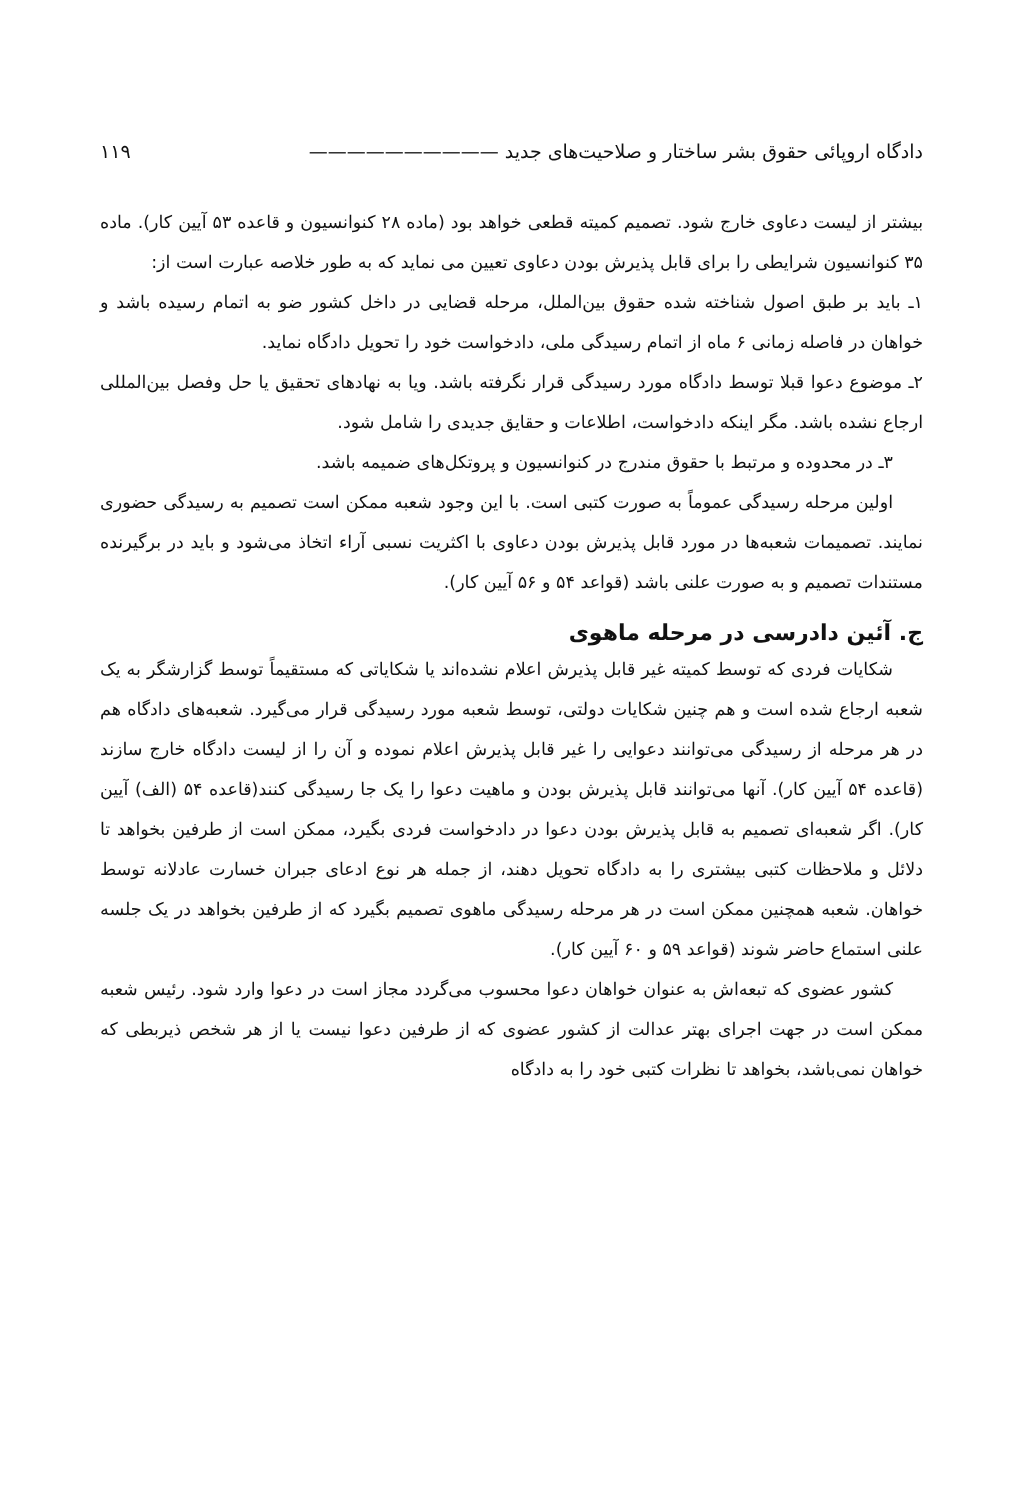دادگاه اروپائی حقوق بشر ساختار و صلاحیت‌های جدید —————————— ۱۱۹
بیشتر از لیست دعاوی خارج شود. تصمیم کمیته قطعی خواهد بود (ماده ۲۸ کنوانسیون و قاعده ۵۳ آیین کار). ماده ۳۵ کنوانسیون شرایطی را برای قابل پذیرش بودن دعاوی تعیین می نماید که به طور خلاصه عبارت است از:
۱ـ باید بر طبق اصول شناخته شده حقوق بین‌الملل، مرحله قضایی در داخل کشور ضو به اتمام رسیده باشد و خواهان در فاصله زمانی ۶ ماه از اتمام رسیدگی ملی، دادخواست خود را تحویل دادگاه نماید.
۲ـ موضوع دعوا قبلا توسط دادگاه مورد رسیدگی قرار نگرفته باشد. ویا به نهادهای تحقیق یا حل وفصل بین‌المللی ارجاع نشده باشد. مگر اینکه دادخواست، اطلاعات و حقایق جدیدی را شامل شود.
۳ـ در محدوده و مرتبط با حقوق مندرج در کنوانسیون و پروتکل‌های ضمیمه باشد.
اولین مرحله رسیدگی عموماً به صورت کتبی است. با این وجود شعبه ممکن است تصمیم به رسیدگی حضوری نمایند. تصمیمات شعبه‌ها در مورد قابل پذیرش بودن دعاوی با اکثریت نسبی آراء اتخاذ می‌شود و باید در برگیرنده مستندات تصمیم و به صورت علنی باشد (قواعد ۵۴ و ۵۶ آیین کار).
ج. آئین دادرسی در مرحله ماهوی
شکایات فردی که توسط کمیته غیر قابل پذیرش اعلام نشده‌اند یا شکایاتی که مستقیماً توسط گزارشگر به یک شعبه ارجاع شده است و هم چنین شکایات دولتی، توسط شعبه مورد رسیدگی قرار می‌گیرد. شعبه‌های دادگاه هم در هر مرحله از رسیدگی می‌توانند دعوایی را غیر قابل پذیرش اعلام نموده و آن را از لیست دادگاه خارج سازند (قاعده ۵۴ آیین کار). آنها می‌توانند قابل پذیرش بودن و ماهیت دعوا را یک جا رسیدگی کنند(قاعده ۵۴ (الف) آیین کار). اگر شعبه‌ای تصمیم به قابل پذیرش بودن دعوا در دادخواست فردی بگیرد، ممکن است از طرفین بخواهد تا دلائل و ملاحظات کتبی بیشتری را به دادگاه تحویل دهند، از جمله هر نوع ادعای جبران خسارت عادلانه توسط خواهان. شعبه همچنین ممکن است در هر مرحله رسیدگی ماهوی تصمیم بگیرد که از طرفین بخواهد در یک جلسه علنی استماع حاضر شوند (قواعد ۵۹ و ۶۰ آیین کار).
کشور عضوی که تبعه‌اش به عنوان خواهان دعوا محسوب می‌گردد مجاز است در دعوا وارد شود. رئیس شعبه ممکن است در جهت اجرای بهتر عدالت از کشور عضوی که از طرفین دعوا نیست یا از هر شخص ذیربطی که خواهان نمی‌باشد، بخواهد تا نظرات کتبی خود را به دادگاه